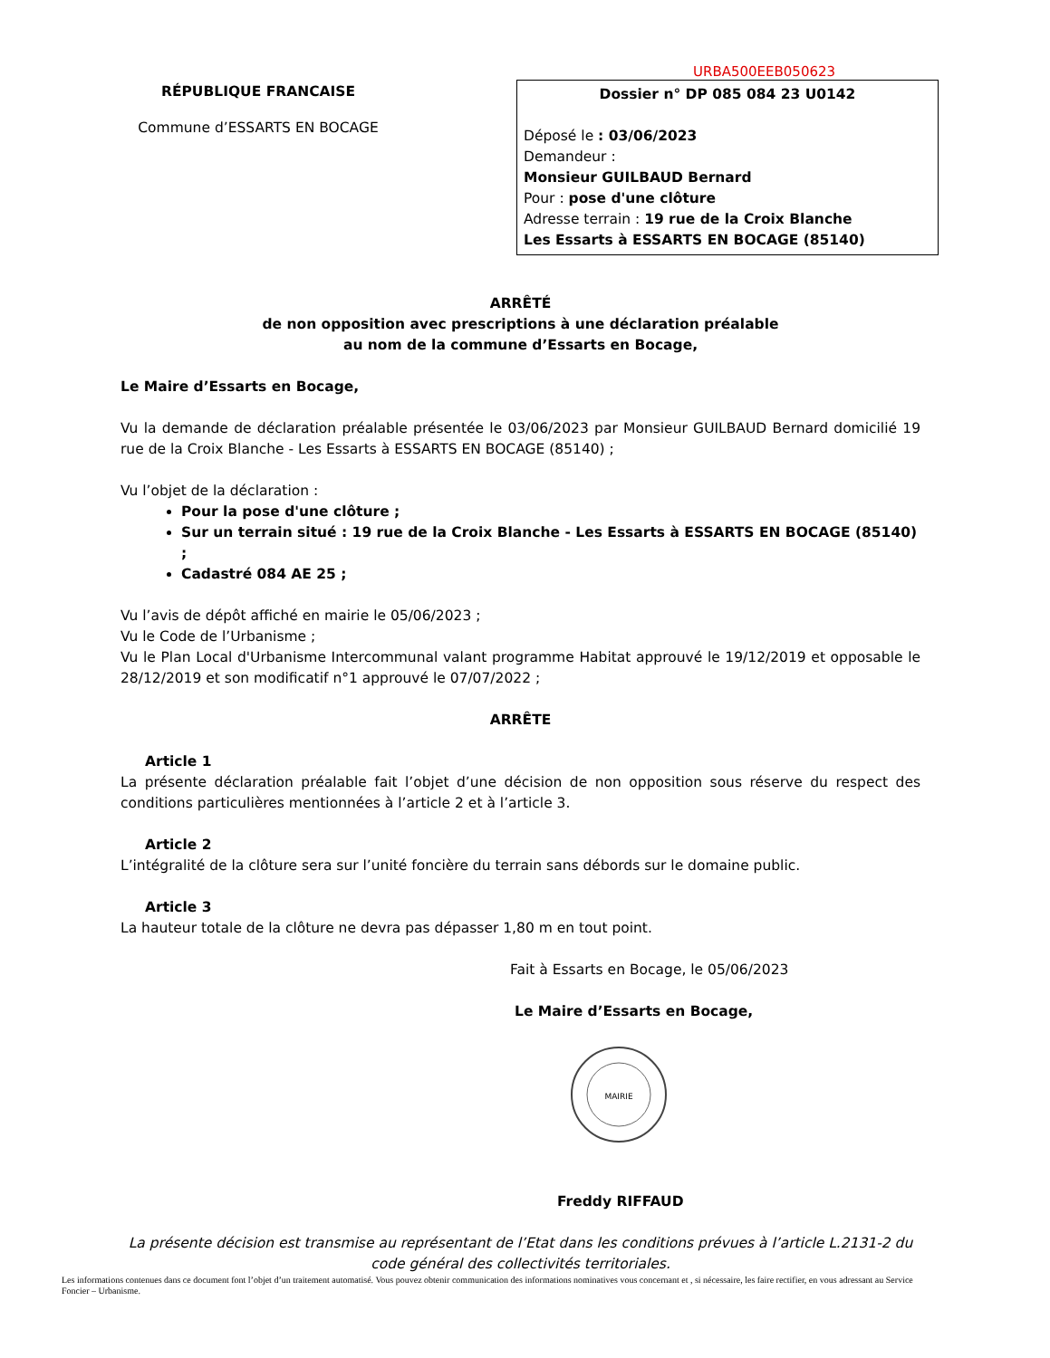RÉPUBLIQUE FRANCAISE
Commune d’ESSARTS EN BOCAGE
URBA500EEB050623
Dossier n° DP 085 084 23 U0142
Déposé le : 03/06/2023
Demandeur :
Monsieur GUILBAUD Bernard
Pour : pose d'une clôture
Adresse terrain : 19 rue de la Croix Blanche
Les Essarts à ESSARTS EN BOCAGE (85140)
ARRÊTÉ
de non opposition avec prescriptions à une déclaration préalable
au nom de la commune d’Essarts en Bocage,
Le Maire d’Essarts en Bocage,
Vu la demande de déclaration préalable présentée le 03/06/2023 par Monsieur GUILBAUD Bernard domicilié 19 rue de la Croix Blanche - Les Essarts à ESSARTS EN BOCAGE (85140) ;
Vu l’objet de la déclaration :
Pour la pose d'une clôture ;
Sur un terrain situé : 19 rue de la Croix Blanche - Les Essarts à ESSARTS EN BOCAGE (85140) ;
Cadastré 084 AE 25 ;
Vu l’avis de dépôt affiché en mairie le 05/06/2023 ;
Vu le Code de l’Urbanisme ;
Vu le Plan Local d'Urbanisme Intercommunal valant programme Habitat approuvé le 19/12/2019 et opposable le 28/12/2019 et son modificatif n°1 approuvé le 07/07/2022 ;
ARRÊTE
Article 1
La présente déclaration préalable fait l’objet d’une décision de non opposition sous réserve du respect des conditions particulières mentionnées à l’article 2 et à l’article 3.
Article 2
L’intégralité de la clôture sera sur l’unité foncière du terrain sans débords sur le domaine public.
Article 3
La hauteur totale de la clôture ne devra pas dépasser 1,80 m en tout point.
Fait à Essarts en Bocage, le 05/06/2023
Le Maire d’Essarts en Bocage,
MAIRIE
Freddy RIFFAUD
La présente décision est transmise au représentant de l’Etat dans les conditions prévues à l’article L.2131-2 du code général des collectivités territoriales.
Les informations contenues dans ce document font l’objet d’un traitement automatisé. Vous pouvez obtenir communication des informations nominatives vous concernant et , si nécessaire, les faire rectifier, en vous adressant au Service Foncier – Urbanisme.